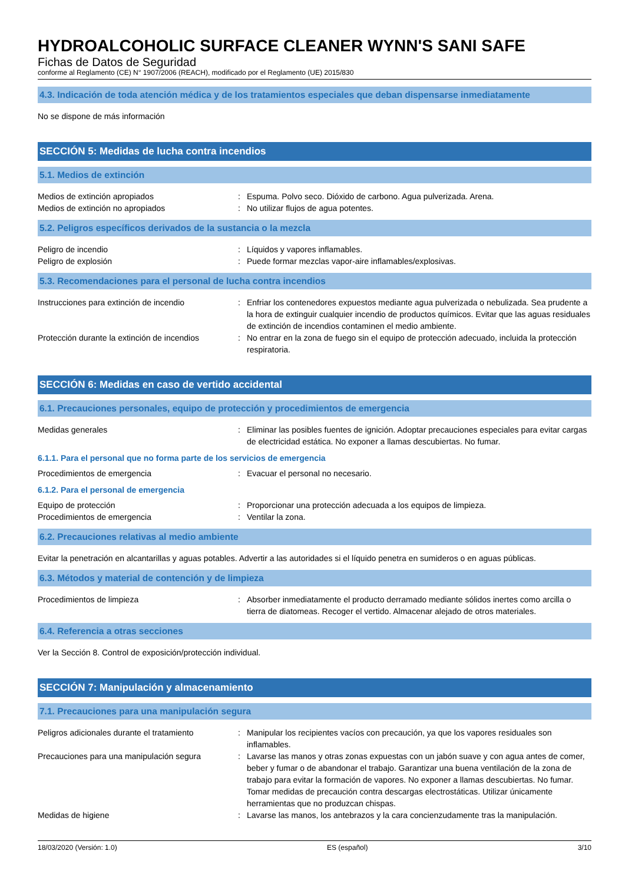HYDROALCOHOLIC SURFACE CLEANER WYNN'S SANI SAFE
Fichas de Datos de Seguridad
conforme al Reglamento (CE) N° 1907/2006 (REACH), modificado por el Reglamento (UE) 2015/830
4.3. Indicación de toda atención médica y de los tratamientos especiales que deban dispensarse inmediatamente
No se dispone de más información
SECCIÓN 5: Medidas de lucha contra incendios
5.1. Medios de extinción
Medios de extinción apropiados : Espuma. Polvo seco. Dióxido de carbono. Agua pulverizada. Arena.
Medios de extinción no apropiados : No utilizar flujos de agua potentes.
5.2. Peligros específicos derivados de la sustancia o la mezcla
Peligro de incendio : Líquidos y vapores inflamables.
Peligro de explosión : Puede formar mezclas vapor-aire inflamables/explosivas.
5.3. Recomendaciones para el personal de lucha contra incendios
Instrucciones para extinción de incendio : Enfriar los contenedores expuestos mediante agua pulverizada o nebulizada. Sea prudente a la hora de extinguir cualquier incendio de productos químicos. Evitar que las aguas residuales de extinción de incendios contaminen el medio ambiente.
Protección durante la extinción de incendios
: No entrar en la zona de fuego sin el equipo de protección adecuado, incluida la protección respiratoria.
SECCIÓN 6: Medidas en caso de vertido accidental
6.1. Precauciones personales, equipo de protección y procedimientos de emergencia
Medidas generales : Eliminar las posibles fuentes de ignición. Adoptar precauciones especiales para evitar cargas de electricidad estática. No exponer a llamas descubiertas. No fumar.
6.1.1. Para el personal que no forma parte de los servicios de emergencia
Procedimientos de emergencia : Evacuar el personal no necesario.
6.1.2. Para el personal de emergencia
Equipo de protección : Proporcionar una protección adecuada a los equipos de limpieza.
Procedimientos de emergencia : Ventilar la zona.
6.2. Precauciones relativas al medio ambiente
Evitar la penetración en alcantarillas y aguas potables. Advertir a las autoridades si el líquido penetra en sumideros o en aguas públicas.
6.3. Métodos y material de contención y de limpieza
Procedimientos de limpieza : Absorber inmediatamente el producto derramado mediante sólidos inertes como arcilla o tierra de diatomeas. Recoger el vertido. Almacenar alejado de otros materiales.
6.4. Referencia a otras secciones
Ver la Sección 8. Control de exposición/protección individual.
SECCIÓN 7: Manipulación y almacenamiento
7.1. Precauciones para una manipulación segura
Peligros adicionales durante el tratamiento
: Manipular los recipientes vacíos con precaución, ya que los vapores residuales son inflamables.
Precauciones para una manipulación segura
: Lavarse las manos y otras zonas expuestas con un jabón suave y con agua antes de comer, beber y fumar o de abandonar el trabajo. Garantizar una buena ventilación de la zona de trabajo para evitar la formación de vapores. No exponer a llamas descubiertas. No fumar. Tomar medidas de precaución contra descargas electrostáticas. Utilizar únicamente herramientas que no produzcan chispas.
Medidas de higiene : Lavarse las manos, los antebrazos y la cara concienzudamente tras la manipulación.
18/03/2020 (Versión: 1.0) ES (español) 3/10